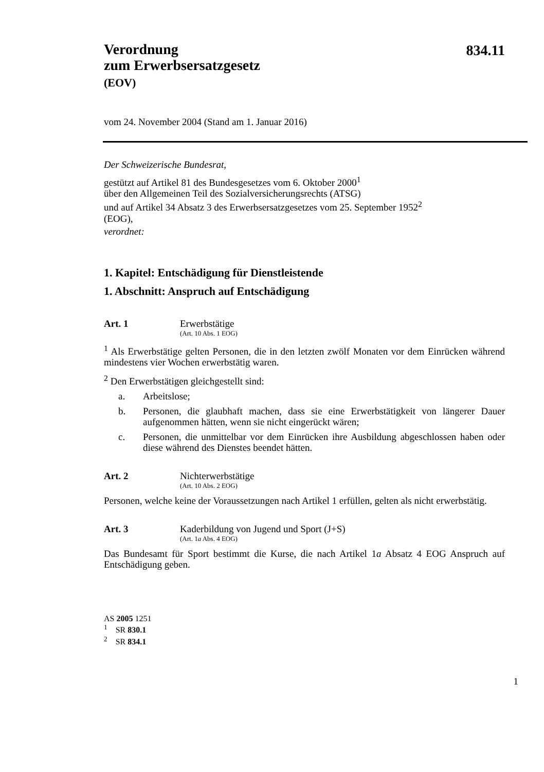834.11
Verordnung
zum Erwerbsersatzgesetz
(EOV)
vom 24. November 2004 (Stand am 1. Januar 2016)
Der Schweizerische Bundesrat,
gestützt auf Artikel 81 des Bundesgesetzes vom 6. Oktober 2000<sup>1</sup>
über den Allgemeinen Teil des Sozialversicherungsrechts (ATSG)
und auf Artikel 34 Absatz 3 des Erwerbsersatzgesetzes vom 25. September 1952<sup>2</sup>
(EOG),
verordnet:
1. Kapitel: Entschädigung für Dienstleistende
1. Abschnitt: Anspruch auf Entschädigung
Art. 1 Erwerbstätige
(Art. 10 Abs. 1 EOG)
<sup>1</sup> Als Erwerbstätige gelten Personen, die in den letzten zwölf Monaten vor dem Einrücken während mindestens vier Wochen erwerbstätig waren.
<sup>2</sup> Den Erwerbstätigen gleichgestellt sind:
a. Arbeitslose;
b. Personen, die glaubhaft machen, dass sie eine Erwerbstätigkeit von längerer Dauer aufgenommen hätten, wenn sie nicht eingerückt wären;
c. Personen, die unmittelbar vor dem Einrücken ihre Ausbildung abgeschlossen haben oder diese während des Dienstes beendet hätten.
Art. 2 Nichterwerbstätige
(Art. 10 Abs. 2 EOG)
Personen, welche keine der Voraussetzungen nach Artikel 1 erfüllen, gelten als nicht erwerbstätig.
Art. 3 Kaderbildung von Jugend und Sport (J+S)
(Art. 1a Abs. 4 EOG)
Das Bundesamt für Sport bestimmt die Kurse, die nach Artikel 1a Absatz 4 EOG Anspruch auf Entschädigung geben.
AS 2005 1251
<sup>1</sup> SR 830.1
<sup>2</sup> SR 834.1
1